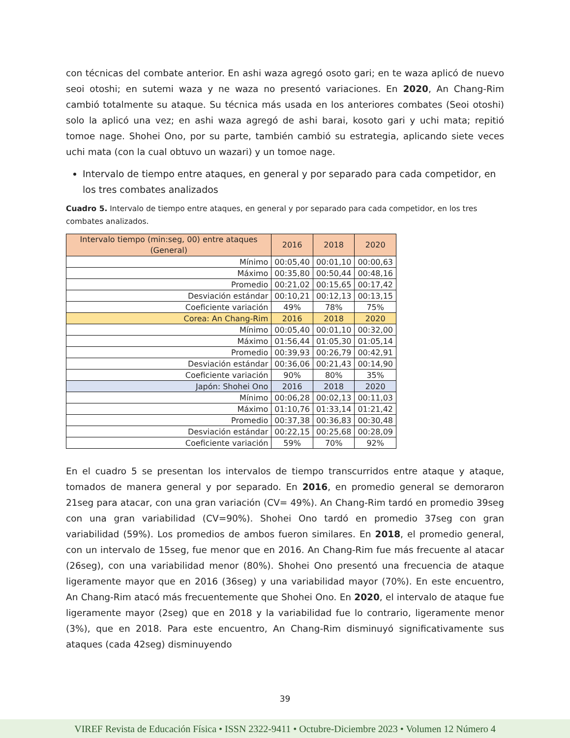con técnicas del combate anterior. En ashi waza agregó osoto gari; en te waza aplicó de nuevo seoi otoshi; en sutemi waza y ne waza no presentó variaciones. En 2020, An Chang-Rim cambió totalmente su ataque. Su técnica más usada en los anteriores combates (Seoi otoshi) solo la aplicó una vez; en ashi waza agregó de ashi barai, kosoto gari y uchi mata; repitió tomoe nage. Shohei Ono, por su parte, también cambió su estrategia, aplicando siete veces uchi mata (con la cual obtuvo un wazari) y un tomoe nage.
Intervalo de tiempo entre ataques, en general y por separado para cada competidor, en los tres combates analizados
Cuadro 5. Intervalo de tiempo entre ataques, en general y por separado para cada competidor, en los tres combates analizados.
| Intervalo tiempo (min:seg, 00) entre ataques (General) | 2016 | 2018 | 2020 |
| --- | --- | --- | --- |
| Mínimo | 00:05,40 | 00:01,10 | 00:00,63 |
| Máximo | 00:35,80 | 00:50,44 | 00:48,16 |
| Promedio | 00:21,02 | 00:15,65 | 00:17,42 |
| Desviación estándar | 00:10,21 | 00:12,13 | 00:13,15 |
| Coeficiente variación | 49% | 78% | 75% |
| Corea: An Chang-Rim | 2016 | 2018 | 2020 |
| Mínimo | 00:05,40 | 00:01,10 | 00:32,00 |
| Máximo | 01:56,44 | 01:05,30 | 01:05,14 |
| Promedio | 00:39,93 | 00:26,79 | 00:42,91 |
| Desviación estándar | 00:36,06 | 00:21,43 | 00:14,90 |
| Coeficiente variación | 90% | 80% | 35% |
| Japón: Shohei Ono | 2016 | 2018 | 2020 |
| Mínimo | 00:06,28 | 00:02,13 | 00:11,03 |
| Máximo | 01:10,76 | 01:33,14 | 01:21,42 |
| Promedio | 00:37,38 | 00:36,83 | 00:30,48 |
| Desviación estándar | 00:22,15 | 00:25,68 | 00:28,09 |
| Coeficiente variación | 59% | 70% | 92% |
En el cuadro 5 se presentan los intervalos de tiempo transcurridos entre ataque y ataque, tomados de manera general y por separado. En 2016, en promedio general se demoraron 21seg para atacar, con una gran variación (CV= 49%). An Chang-Rim tardó en promedio 39seg con una gran variabilidad (CV=90%). Shohei Ono tardó en promedio 37seg con gran variabilidad (59%). Los promedios de ambos fueron similares. En 2018, el promedio general, con un intervalo de 15seg, fue menor que en 2016. An Chang-Rim fue más frecuente al atacar (26seg), con una variabilidad menor (80%). Shohei Ono presentó una frecuencia de ataque ligeramente mayor que en 2016 (36seg) y una variabilidad mayor (70%). En este encuentro, An Chang-Rim atacó más frecuentemente que Shohei Ono. En 2020, el intervalo de ataque fue ligeramente mayor (2seg) que en 2018 y la variabilidad fue lo contrario, ligeramente menor (3%), que en 2018. Para este encuentro, An Chang-Rim disminuyó significativamente sus ataques (cada 42seg) disminuyendo
39
VIREF Revista de Educación Física • ISSN 2322-9411 • Octubre-Diciembre 2023 • Volumen 12 Número 4